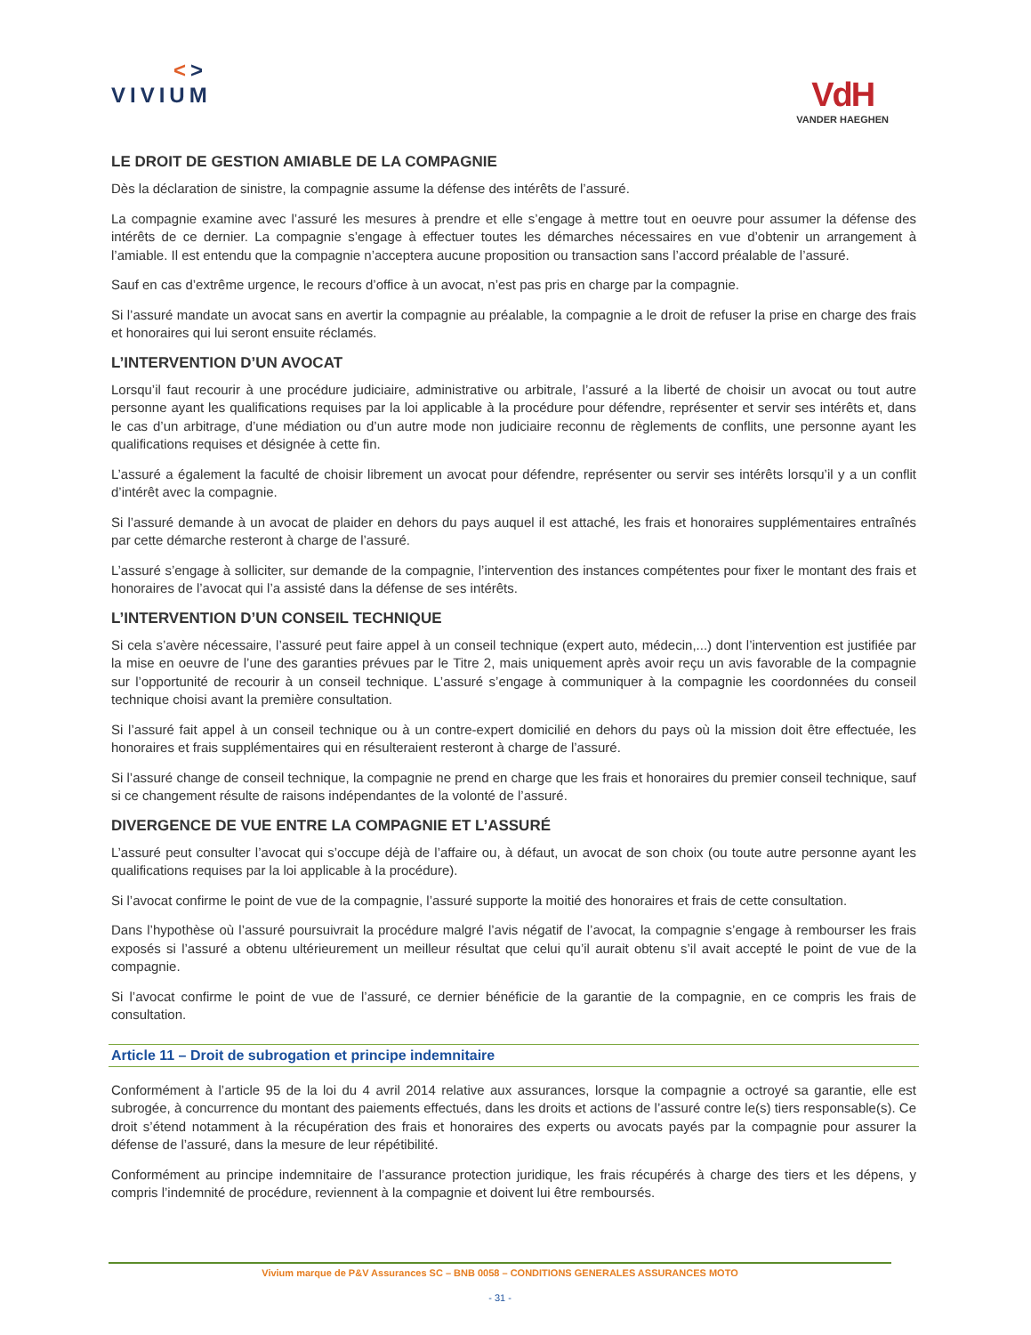<>
VIVIUM
VdH
VANDER HAEGHEN
LE DROIT DE GESTION AMIABLE DE LA COMPAGNIE
Dès la déclaration de sinistre, la compagnie assume la défense des intérêts de l’assuré.
La compagnie examine avec l’assuré les mesures à prendre et elle s’engage à mettre tout en oeuvre pour assumer la défense des intérêts de ce dernier. La compagnie s’engage à effectuer toutes les démarches nécessaires en vue d’obtenir un arrangement à l’amiable. Il est entendu que la compagnie n’acceptera aucune proposition ou transaction sans l’accord préalable de l’assuré.
Sauf en cas d’extrême urgence, le recours d’office à un avocat, n’est pas pris en charge par la compagnie.
Si l’assuré mandate un avocat sans en avertir la compagnie au préalable, la compagnie a le droit de refuser la prise en charge des frais et honoraires qui lui seront ensuite réclamés.
L’INTERVENTION D’UN AVOCAT
Lorsqu’il faut recourir à une procédure judiciaire, administrative ou arbitrale, l’assuré a la liberté de choisir un avocat ou tout autre personne ayant les qualifications requises par la loi applicable à la procédure pour défendre, représenter et servir ses intérêts et, dans le cas d’un arbitrage, d’une médiation ou d’un autre mode non judiciaire reconnu de règlements de conflits, une personne ayant les qualifications requises et désignée à cette fin.
L’assuré a également la faculté de choisir librement un avocat pour défendre, représenter ou servir ses intérêts lorsqu’il y a un conflit d’intérêt avec la compagnie.
Si l’assuré demande à un avocat de plaider en dehors du pays auquel il est attaché, les frais et honoraires supplémentaires entraînés par cette démarche resteront à charge de l’assuré.
L’assuré s’engage à solliciter, sur demande de la compagnie, l’intervention des instances compétentes pour fixer le montant des frais et honoraires de l’avocat qui l’a assisté dans la défense de ses intérêts.
L’INTERVENTION D’UN CONSEIL TECHNIQUE
Si cela s’avère nécessaire, l’assuré peut faire appel à un conseil technique (expert auto, médecin,...) dont l’intervention est justifiée par la mise en oeuvre de l’une des garanties prévues par le Titre 2, mais uniquement après avoir reçu un avis favorable de la compagnie sur l’opportunité de recourir à un conseil technique. L’assuré s’engage à communiquer à la compagnie les coordonnées du conseil technique choisi avant la première consultation.
Si l’assuré fait appel à un conseil technique ou à un contre-expert domicilié en dehors du pays où la mission doit être effectuée, les honoraires et frais supplémentaires qui en résulteraient resteront à charge de l’assuré.
Si l’assuré change de conseil technique, la compagnie ne prend en charge que les frais et honoraires du premier conseil technique, sauf si ce changement résulte de raisons indépendantes de la volonté de l’assuré.
DIVERGENCE DE VUE ENTRE LA COMPAGNIE ET L’ASSURÉ
L’assuré peut consulter l’avocat qui s’occupe déjà de l’affaire ou, à défaut, un avocat de son choix (ou toute autre personne ayant les qualifications requises par la loi applicable à la procédure).
Si l’avocat confirme le point de vue de la compagnie, l’assuré supporte la moitié des honoraires et frais de cette consultation.
Dans l’hypothèse où l’assuré poursuivrait la procédure malgré l’avis négatif de l’avocat, la compagnie s’engage à rembourser les frais exposés si l’assuré a obtenu ultérieurement un meilleur résultat que celui qu’il aurait obtenu s’il avait accepté le point de vue de la compagnie.
Si l’avocat confirme le point de vue de l’assuré, ce dernier bénéficie de la garantie de la compagnie, en ce compris les frais de consultation.
Article 11 – Droit de subrogation et principe indemnitaire
Conformément à l’article 95 de la loi du 4 avril 2014 relative aux assurances, lorsque la compagnie a octroyé sa garantie, elle est subrogée, à concurrence du montant des paiements effectués, dans les droits et actions de l’assuré contre le(s) tiers responsable(s). Ce droit s’étend notamment à la récupération des frais et honoraires des experts ou avocats payés par la compagnie pour assurer la défense de l’assuré, dans la mesure de leur répétibilité.
Conformément au principe indemnitaire de l’assurance protection juridique, les frais récupérés à charge des tiers et les dépens, y compris l’indemnité de procédure, reviennent à la compagnie et doivent lui être remboursés.
Vivium marque de P&V Assurances SC – BNB 0058 – CONDITIONS GENERALES ASSURANCES MOTO
- 31 -